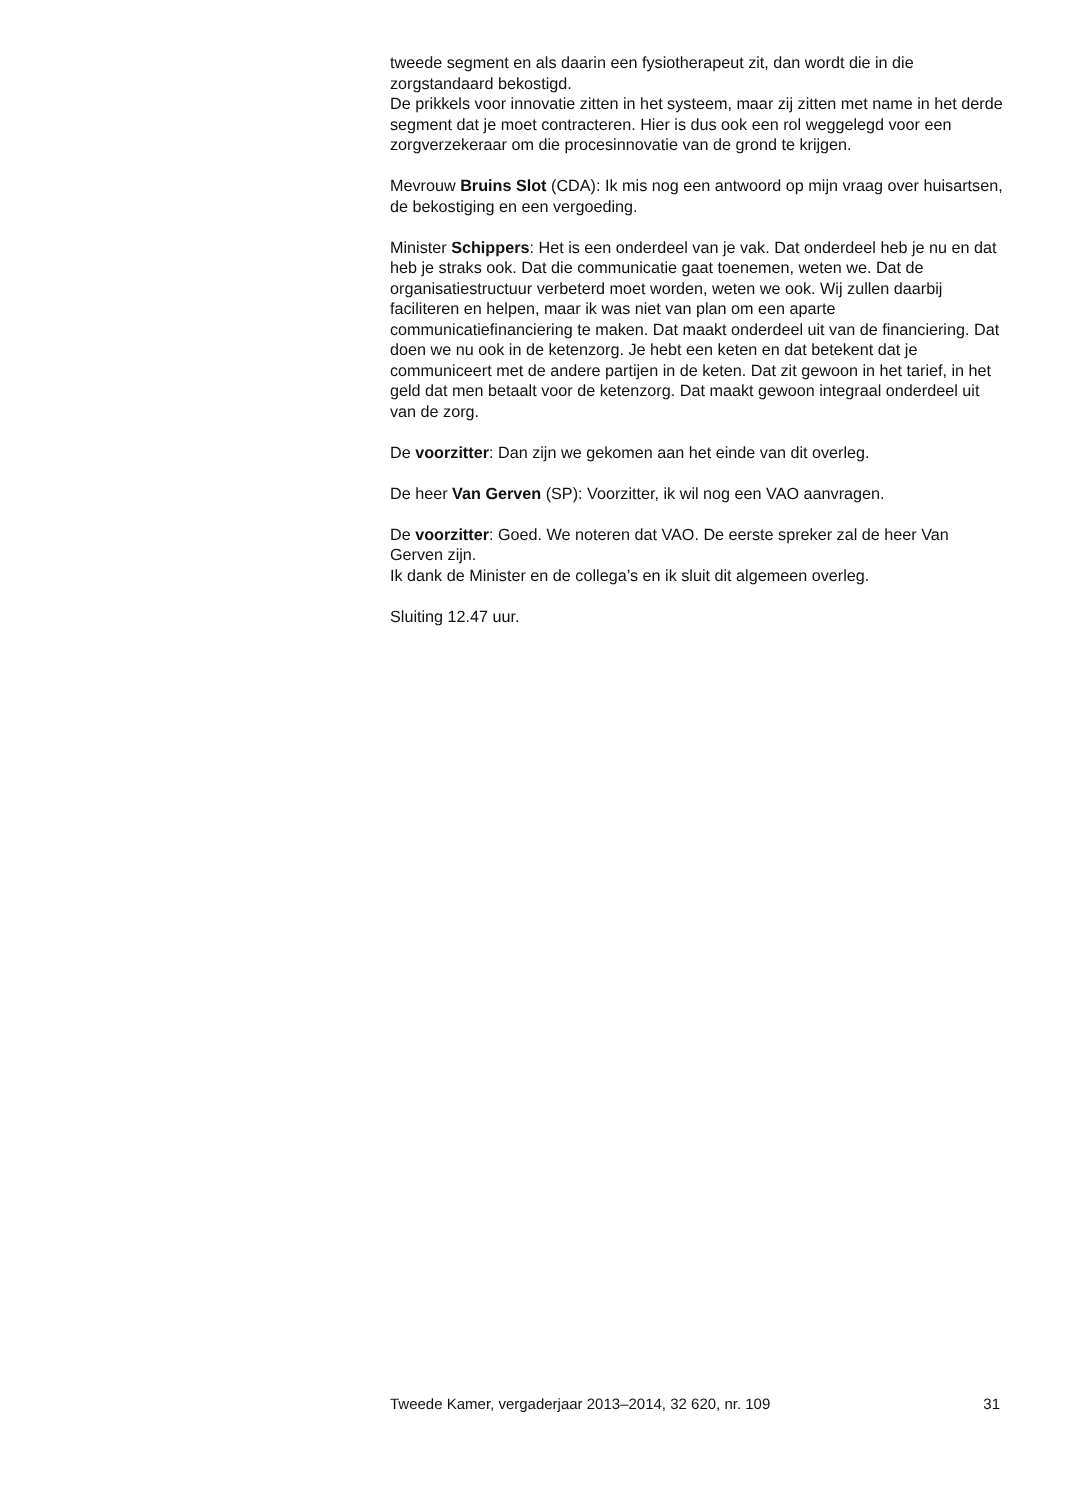tweede segment en als daarin een fysiotherapeut zit, dan wordt die in die zorgstandaard bekostigd.
De prikkels voor innovatie zitten in het systeem, maar zij zitten met name in het derde segment dat je moet contracteren. Hier is dus ook een rol weggelegd voor een zorgverzekeraar om die procesinnovatie van de grond te krijgen.
Mevrouw Bruins Slot (CDA): Ik mis nog een antwoord op mijn vraag over huisartsen, de bekostiging en een vergoeding.
Minister Schippers: Het is een onderdeel van je vak. Dat onderdeel heb je nu en dat heb je straks ook. Dat die communicatie gaat toenemen, weten we. Dat de organisatiestructuur verbeterd moet worden, weten we ook. Wij zullen daarbij faciliteren en helpen, maar ik was niet van plan om een aparte communicatiefinanciering te maken. Dat maakt onderdeel uit van de financiering. Dat doen we nu ook in de ketenzorg. Je hebt een keten en dat betekent dat je communiceert met de andere partijen in de keten. Dat zit gewoon in het tarief, in het geld dat men betaalt voor de ketenzorg. Dat maakt gewoon integraal onderdeel uit van de zorg.
De voorzitter: Dan zijn we gekomen aan het einde van dit overleg.
De heer Van Gerven (SP): Voorzitter, ik wil nog een VAO aanvragen.
De voorzitter: Goed. We noteren dat VAO. De eerste spreker zal de heer Van Gerven zijn.
Ik dank de Minister en de collega’s en ik sluit dit algemeen overleg.
Sluiting 12.47 uur.
Tweede Kamer, vergaderjaar 2013–2014, 32 620, nr. 109 31